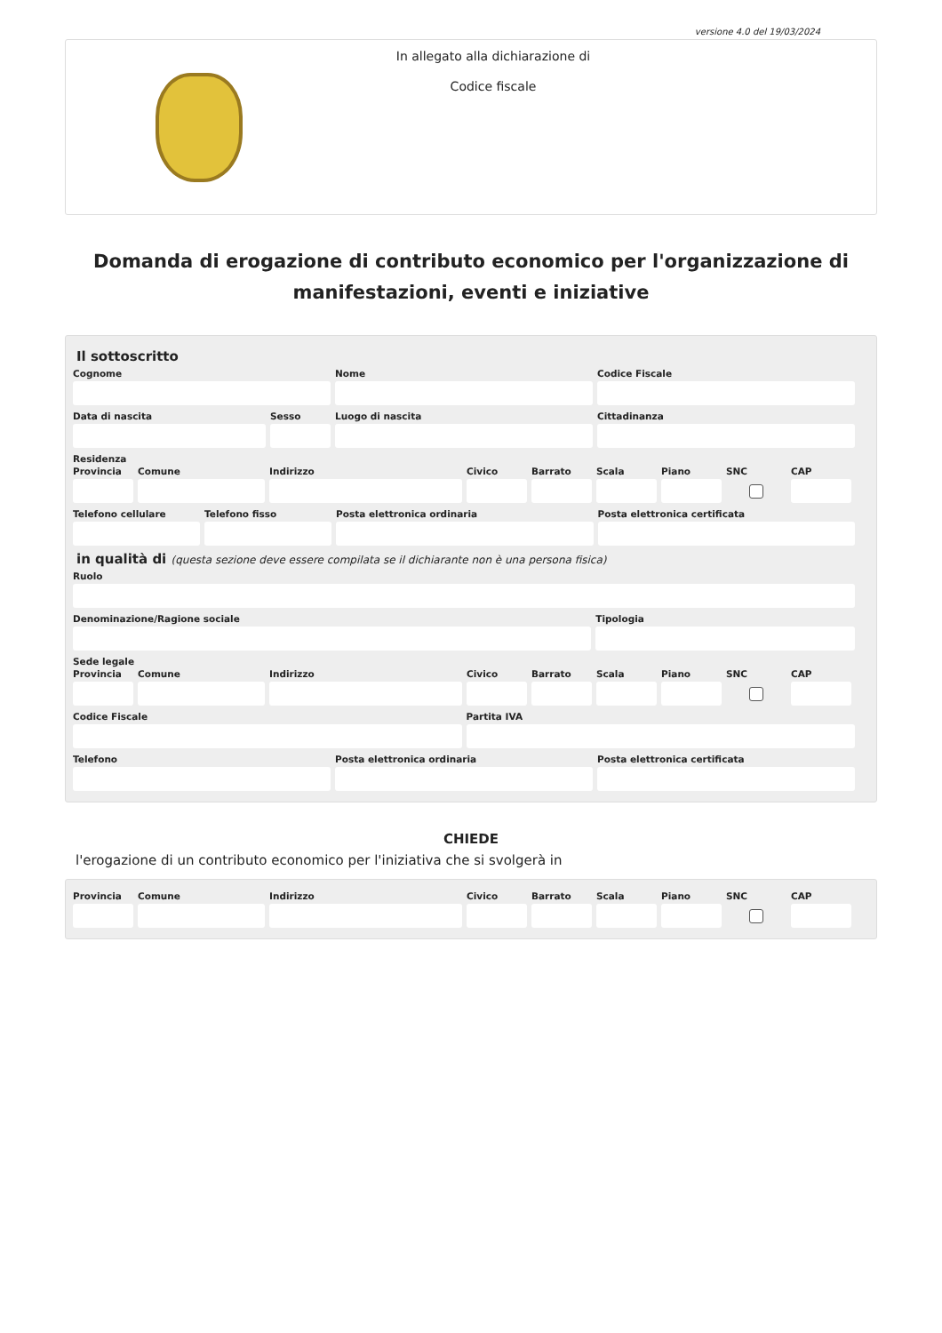versione 4.0 del 19/03/2024
In allegato alla dichiarazione di
Codice fiscale
Domanda di erogazione di contributo economico per l'organizzazione di manifestazioni, eventi e iniziative
Il sottoscritto
Cognome Nome Codice Fiscale
Data di nascita Sesso Luogo di nascita Cittadinanza
Residenza
Provincia
Comune Indirizzo Civico Barrato Scala Piano SNC CAP
Telefono cellulare
Telefono fisso Posta elettronica ordinaria Posta elettronica certificata
in qualità di (questa sezione deve essere compilata se il dichiarante non è una persona fisica)
Ruolo
Denominazione/Ragione sociale Tipologia
Sede legale
Provincia
Comune Indirizzo Civico Barrato Scala Piano SNC CAP
Codice Fiscale Partita IVA
Telefono Posta elettronica ordinaria Posta elettronica certificata
CHIEDE
l'erogazione di un contributo economico per l'iniziativa che si svolgerà in
Provincia
Comune Indirizzo Civico Barrato Scala Piano SNC CAP